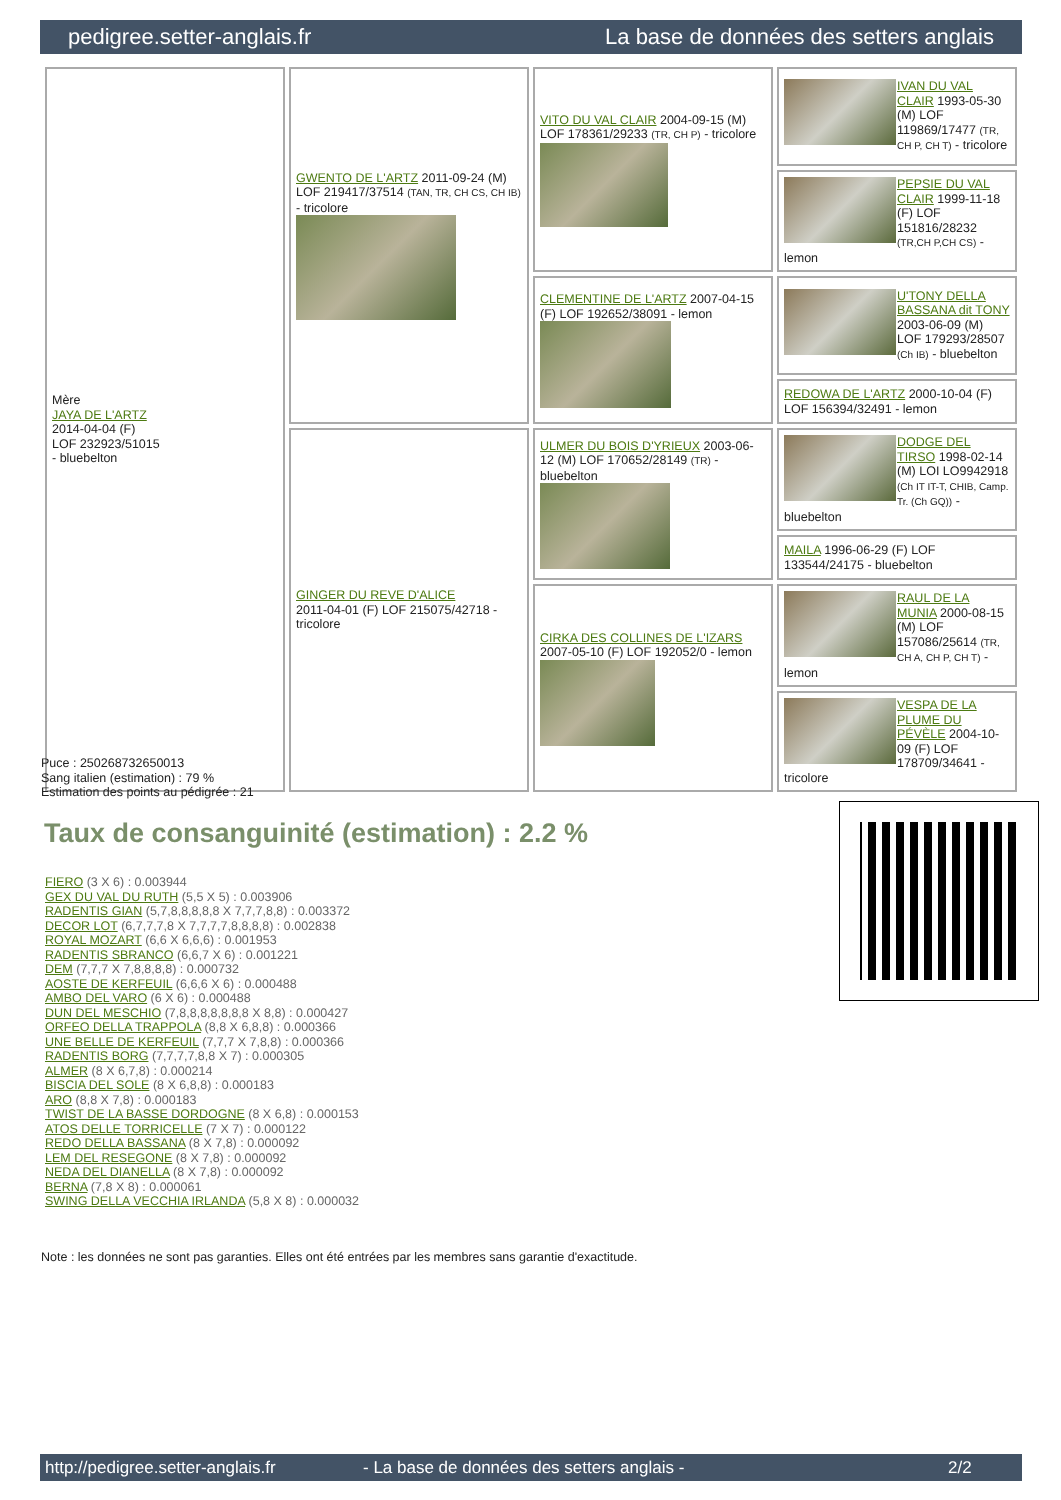pedigree.setter-anglais.fr La base de données des setters anglais
| Mère JAYA DE L'ARTZ 2014-04-04 (F) LOF 232923/51015 - bluebelton | GWENTO DE L'ARTZ 2011-09-24 (M) LOF 219417/37514 (TAN, TR, CH CS, CH IB) - tricolore | VITO DU VAL CLAIR 2004-09-15 (M) LOF 178361/29233 (TR, CH P) - tricolore | IVAN DU VAL CLAIR 1993-05-30 (M) LOF 119869/17477 (TR, CH P, CH T) - tricolore |
| | | | PEPSIE DU VAL CLAIR 1999-11-18 (F) LOF 151816/28232 (TR,CH P,CH CS) - lemon |
| | | CLEMENTINE DE L'ARTZ 2007-04-15 (F) LOF 192652/38091 - lemon | U'TONY DELLA BASSANA dit TONY 2003-06-09 (M) LOF 179293/28507 (Ch IB) - bluebelton |
| | | | REDOWA DE L'ARTZ 2000-10-04 (F) LOF 156394/32491 - lemon |
| | GINGER DU REVE D'ALICE 2011-04-01 (F) LOF 215075/42718 - tricolore | ULMER DU BOIS D'YRIEUX 2003-06-12 (M) LOF 170652/28149 (TR) - bluebelton | DODGE DEL TIRSO 1998-02-14 (M) LOI LO9942918 (Ch IT IT-T, CHIB, Camp. Tr. (Ch GQ)) - bluebelton |
| | | | MAILA 1996-06-29 (F) LOF 133544/24175 - bluebelton |
| | | CIRKA DES COLLINES DE L'IZARS 2007-05-10 (F) LOF 192052/0 - lemon | RAUL DE LA MUNIA 2000-08-15 (M) LOF 157086/25614 (TR, CH A, CH P, CH T) - lemon |
| | | | VESPA DE LA PLUME DU PÉVÈLE 2004-10-09 (F) LOF 178709/34641 - tricolore |
Puce : 250268732650013
Sang italien (estimation) : 79 %
Estimation des points au pédigrée : 21
Taux de consanguinité (estimation) : 2.2 %
FIERO (3 X 6) : 0.003944
GEX DU VAL DU RUTH (5,5 X 5) : 0.003906
RADENTIS GIAN (5,7,8,8,8,8,8 X 7,7,7,8,8) : 0.003372
DECOR LOT (6,7,7,7,8 X 7,7,7,7,8,8,8,8) : 0.002838
ROYAL MOZART (6,6 X 6,6,6) : 0.001953
RADENTIS SBRANCO (6,6,7 X 6) : 0.001221
DEM (7,7,7 X 7,8,8,8,8) : 0.000732
AOSTE DE KERFEUIL (6,6,6 X 6) : 0.000488
AMBO DEL VARO (6 X 6) : 0.000488
DUN DEL MESCHIO (7,8,8,8,8,8,8,8 X 8,8) : 0.000427
ORFEO DELLA TRAPPOLA (8,8 X 6,8,8) : 0.000366
UNE BELLE DE KERFEUIL (7,7,7 X 7,8,8) : 0.000366
RADENTIS BORG (7,7,7,7,8,8 X 7) : 0.000305
ALMER (8 X 6,7,8) : 0.000214
BISCIA DEL SOLE (8 X 6,8,8) : 0.000183
ARO (8,8 X 7,8) : 0.000183
TWIST DE LA BASSE DORDOGNE (8 X 6,8) : 0.000153
ATOS DELLE TORRICELLE (7 X 7) : 0.000122
REDO DELLA BASSANA (8 X 7,8) : 0.000092
LEM DEL RESEGONE (8 X 7,8) : 0.000092
NEDA DEL DIANELLA (8 X 7,8) : 0.000092
BERNA (7,8 X 8) : 0.000061
SWING DELLA VECCHIA IRLANDA (5,8 X 8) : 0.000032
Note : les données ne sont pas garanties. Elles ont été entrées par les membres sans garantie d'exactitude.
http://pedigree.setter-anglais.fr - La base de données des setters anglais - 2/2